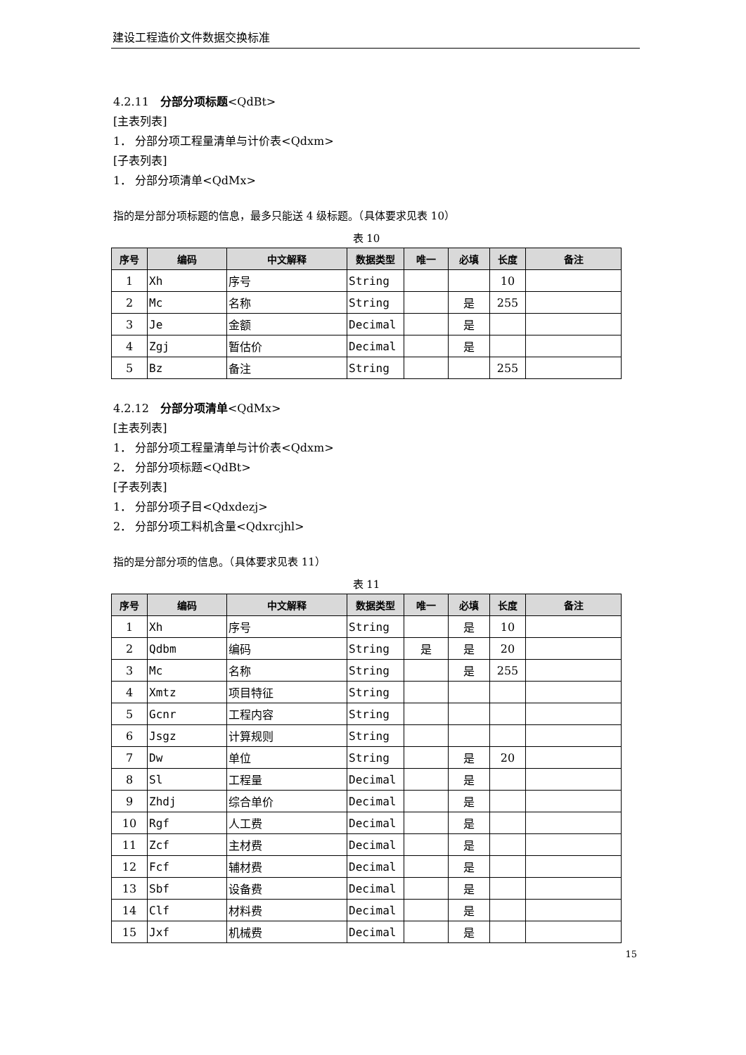建设工程造价文件数据交换标准
4.2.11　分部分项标题<QdBt>
[主表列表]
1． 分部分项工程量清单与计价表<Qdxm>
[子表列表]
1． 分部分项清单<QdMx>
指的是分部分项标题的信息，最多只能送 4 级标题。（具体要求见表 10）
表 10
| 序号 | 编码 | 中文解释 | 数据类型 | 唯一 | 必填 | 长度 | 备注 |
| --- | --- | --- | --- | --- | --- | --- | --- |
| 1 | Xh | 序号 | String | | | 10 | |
| 2 | Mc | 名称 | String | | 是 | 255 | |
| 3 | Je | 金额 | Decimal | | 是 | | |
| 4 | Zgj | 暂估价 | Decimal | | 是 | | |
| 5 | Bz | 备注 | String | | | 255 | |
4.2.12　分部分项清单<QdMx>
[主表列表]
1． 分部分项工程量清单与计价表<Qdxm>
2． 分部分项标题<QdBt>
[子表列表]
1． 分部分项子目<Qdxdezj>
2． 分部分项工料机含量<Qdxrcjhl>
指的是分部分项的信息。（具体要求见表 11）
表 11
| 序号 | 编码 | 中文解释 | 数据类型 | 唯一 | 必填 | 长度 | 备注 |
| --- | --- | --- | --- | --- | --- | --- | --- |
| 1 | Xh | 序号 | String | | 是 | 10 | |
| 2 | Qdbm | 编码 | String | 是 | 是 | 20 | |
| 3 | Mc | 名称 | String | | 是 | 255 | |
| 4 | Xmtz | 项目特征 | String | | | | |
| 5 | Gcnr | 工程内容 | String | | | | |
| 6 | Jsgz | 计算规则 | String | | | | |
| 7 | Dw | 单位 | String | | 是 | 20 | |
| 8 | Sl | 工程量 | Decimal | | 是 | | |
| 9 | Zhdj | 综合单价 | Decimal | | 是 | | |
| 10 | Rgf | 人工费 | Decimal | | 是 | | |
| 11 | Zcf | 主材费 | Decimal | | 是 | | |
| 12 | Fcf | 辅材费 | Decimal | | 是 | | |
| 13 | Sbf | 设备费 | Decimal | | 是 | | |
| 14 | Clf | 材料费 | Decimal | | 是 | | |
| 15 | Jxf | 机械费 | Decimal | | 是 | | |
15